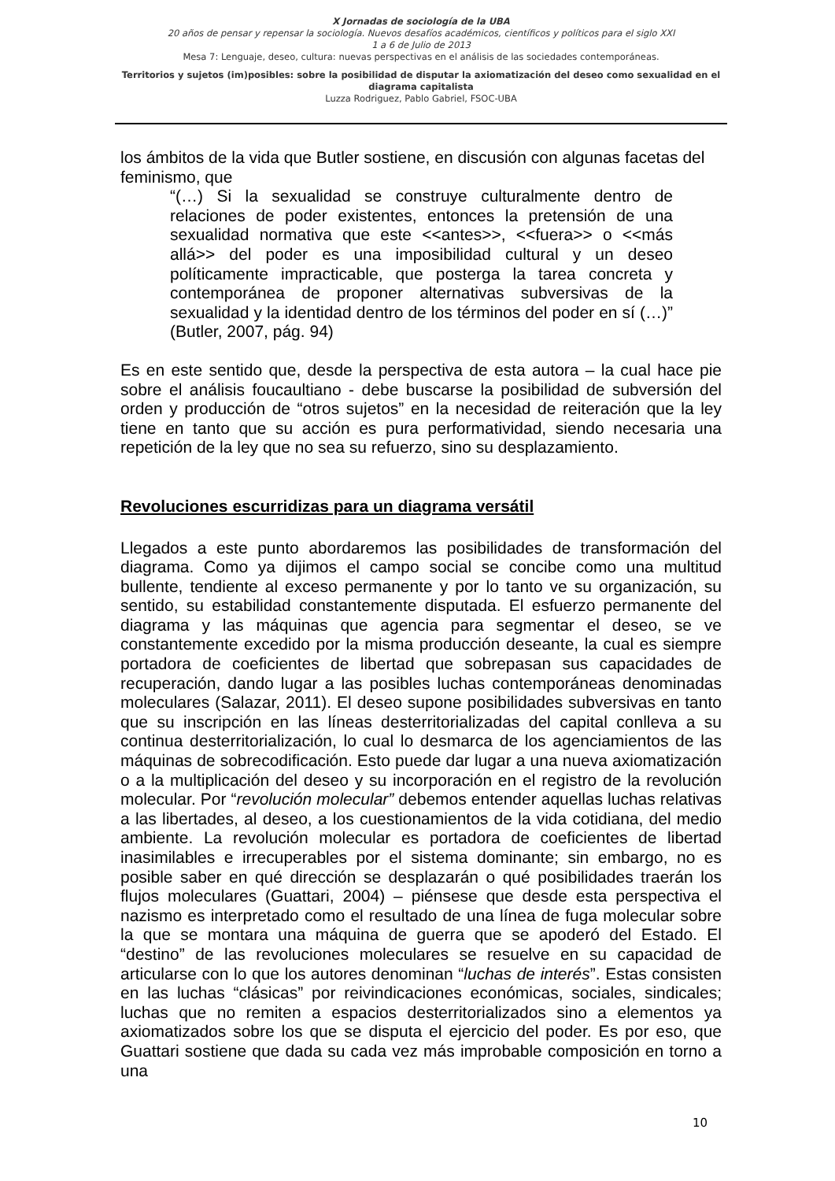X Jornadas de sociología de la UBA
20 años de pensar y repensar la sociología. Nuevos desafíos académicos, científicos y políticos para el siglo XXI
1 a 6 de Julio de 2013
Mesa 7: Lenguaje, deseo, cultura: nuevas perspectivas en el análisis de las sociedades contemporáneas.
Territorios y sujetos (im)posibles: sobre la posibilidad de disputar la axiomatización del deseo como sexualidad en el diagrama capitalista
Luzza Rodriguez, Pablo Gabriel, FSOC-UBA
los ámbitos de la vida que Butler sostiene, en discusión con algunas facetas del feminismo, que
“(…) Si la sexualidad se construye culturalmente dentro de relaciones de poder existentes, entonces la pretensión de una sexualidad normativa que este <<antes>>, <<fuera>> o <<más allá>> del poder es una imposibilidad cultural y un deseo políticamente impracticable, que posterga la tarea concreta y contemporánea de proponer alternativas subversivas de la sexualidad y la identidad dentro de los términos del poder en sí (…)” (Butler, 2007, pág. 94)
Es en este sentido que, desde la perspectiva de esta autora – la cual hace pie sobre el análisis foucaultiano - debe buscarse la posibilidad de subversión del orden y producción de “otros sujetos” en la necesidad de reiteración que la ley tiene en tanto que su acción es pura performatividad, siendo necesaria una repetición de la ley que no sea su refuerzo, sino su desplazamiento.
Revoluciones escurridizas para un diagrama versátil
Llegados a este punto abordaremos las posibilidades de transformación del diagrama. Como ya dijimos el campo social se concibe como una multitud bullente, tendiente al exceso permanente y por lo tanto ve su organización, su sentido, su estabilidad constantemente disputada. El esfuerzo permanente del diagrama y las máquinas que agencia para segmentar el deseo, se ve constantemente excedido por la misma producción deseante, la cual es siempre portadora de coeficientes de libertad que sobrepasan sus capacidades de recuperación, dando lugar a las posibles luchas contemporáneas denominadas moleculares (Salazar, 2011). El deseo supone posibilidades subversivas en tanto que su inscripción en las líneas desterritorializadas del capital conlleva a su continua desterritorialización, lo cual lo desmarca de los agenciamientos de las máquinas de sobrecodificación. Esto puede dar lugar a una nueva axiomatización o a la multiplicación del deseo y su incorporación en el registro de la revolución molecular. Por “revolución molecular” debemos entender aquellas luchas relativas a las libertades, al deseo, a los cuestionamientos de la vida cotidiana, del medio ambiente. La revolución molecular es portadora de coeficientes de libertad inasimilables e irrecuperables por el sistema dominante; sin embargo, no es posible saber en qué dirección se desplazarán o qué posibilidades traerán los flujos moleculares (Guattari, 2004) – piénsese que desde esta perspectiva el nazismo es interpretado como el resultado de una línea de fuga molecular sobre la que se montara una máquina de guerra que se apoderó del Estado. El “destino” de las revoluciones moleculares se resuelve en su capacidad de articularse con lo que los autores denominan “luchas de interés”. Estas consisten en las luchas “clásicas” por reivindicaciones económicas, sociales, sindicales; luchas que no remiten a espacios desterritorializados sino a elementos ya axiomatizados sobre los que se disputa el ejercicio del poder. Es por eso, que Guattari sostiene que dada su cada vez más improbable composición en torno a una
10